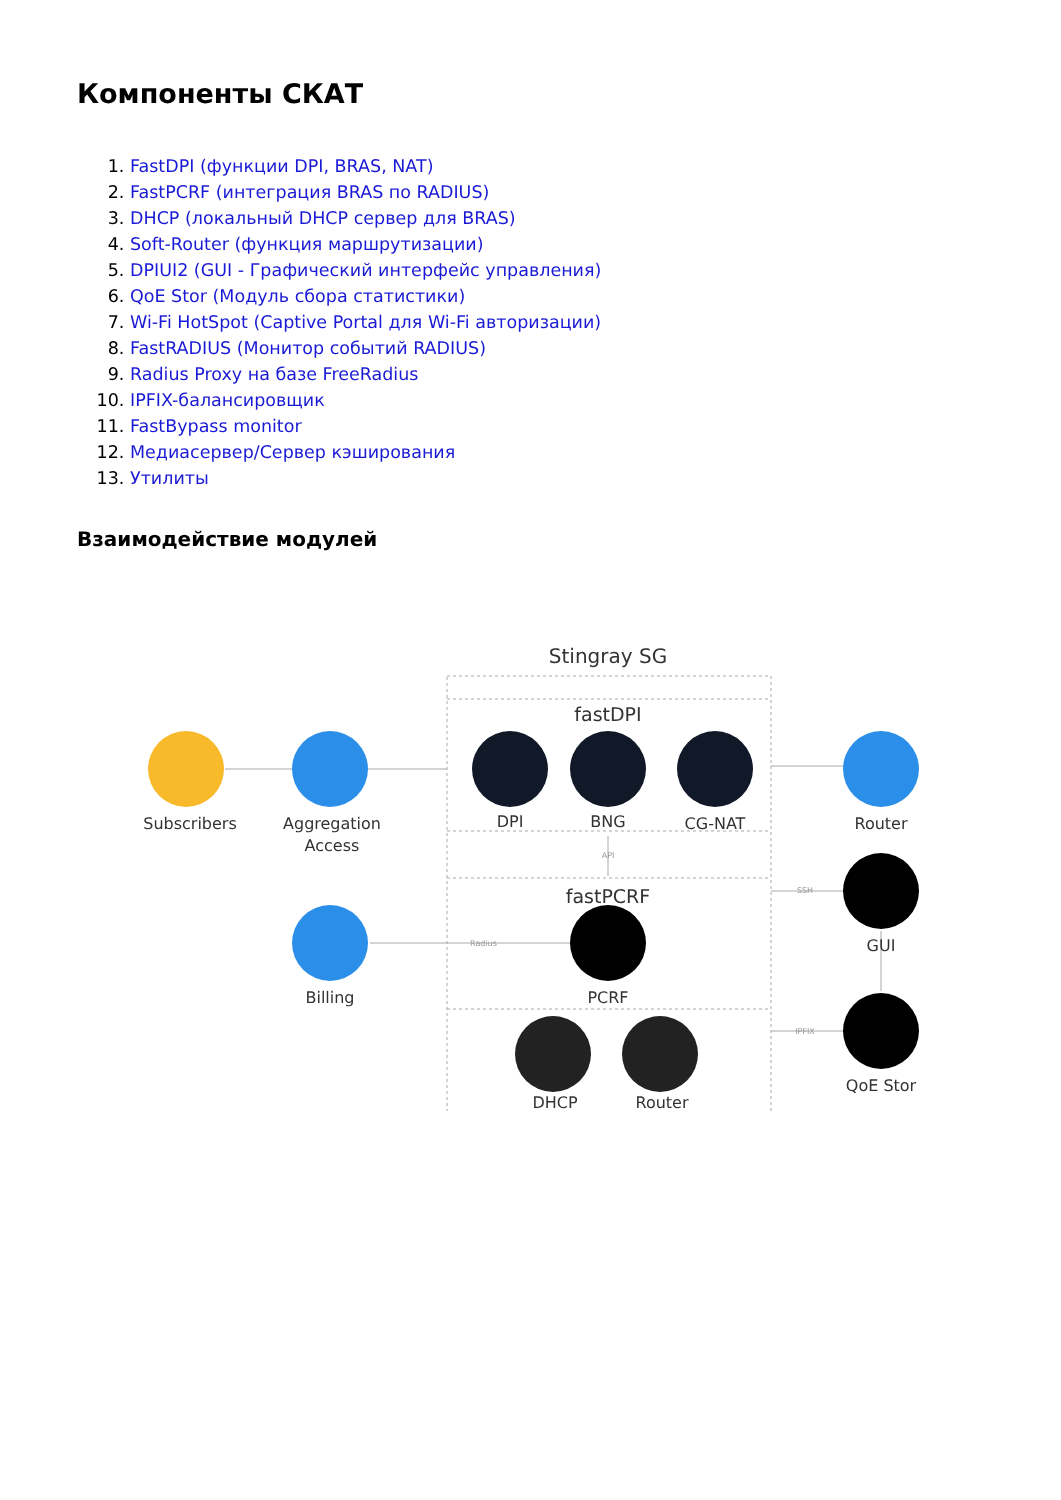Компоненты СКАТ
1. FastDPI (функции DPI, BRAS, NAT)
2. FastPCRF (интеграция BRAS по RADIUS)
3. DHCP (локальный DHCP сервер для BRAS)
4. Soft-Router (функция маршрутизации)
5. DPIUI2 (GUI - Графический интерфейс управления)
6. QoE Stor (Модуль сбора статистики)
7. Wi-Fi HotSpot (Captive Portal для Wi-Fi авторизации)
8. FastRADIUS (Монитор событий RADIUS)
9. Radius Proxy на базе FreeRadius
10. IPFIX-балансировщик
11. FastBypass monitor
12. Медиасервер/Сервер кэширования
13. Утилиты
Взаимодействие модулей
Stingray SG
fastDPI
fastPCRF
API
Radius
SSH
IPFIX
Subscribers
Aggregation
Access
DPI
DPI
BNG
CG-NAT
Router
GUI
QoE Stor
Billing
PCRF
DHCP
Router